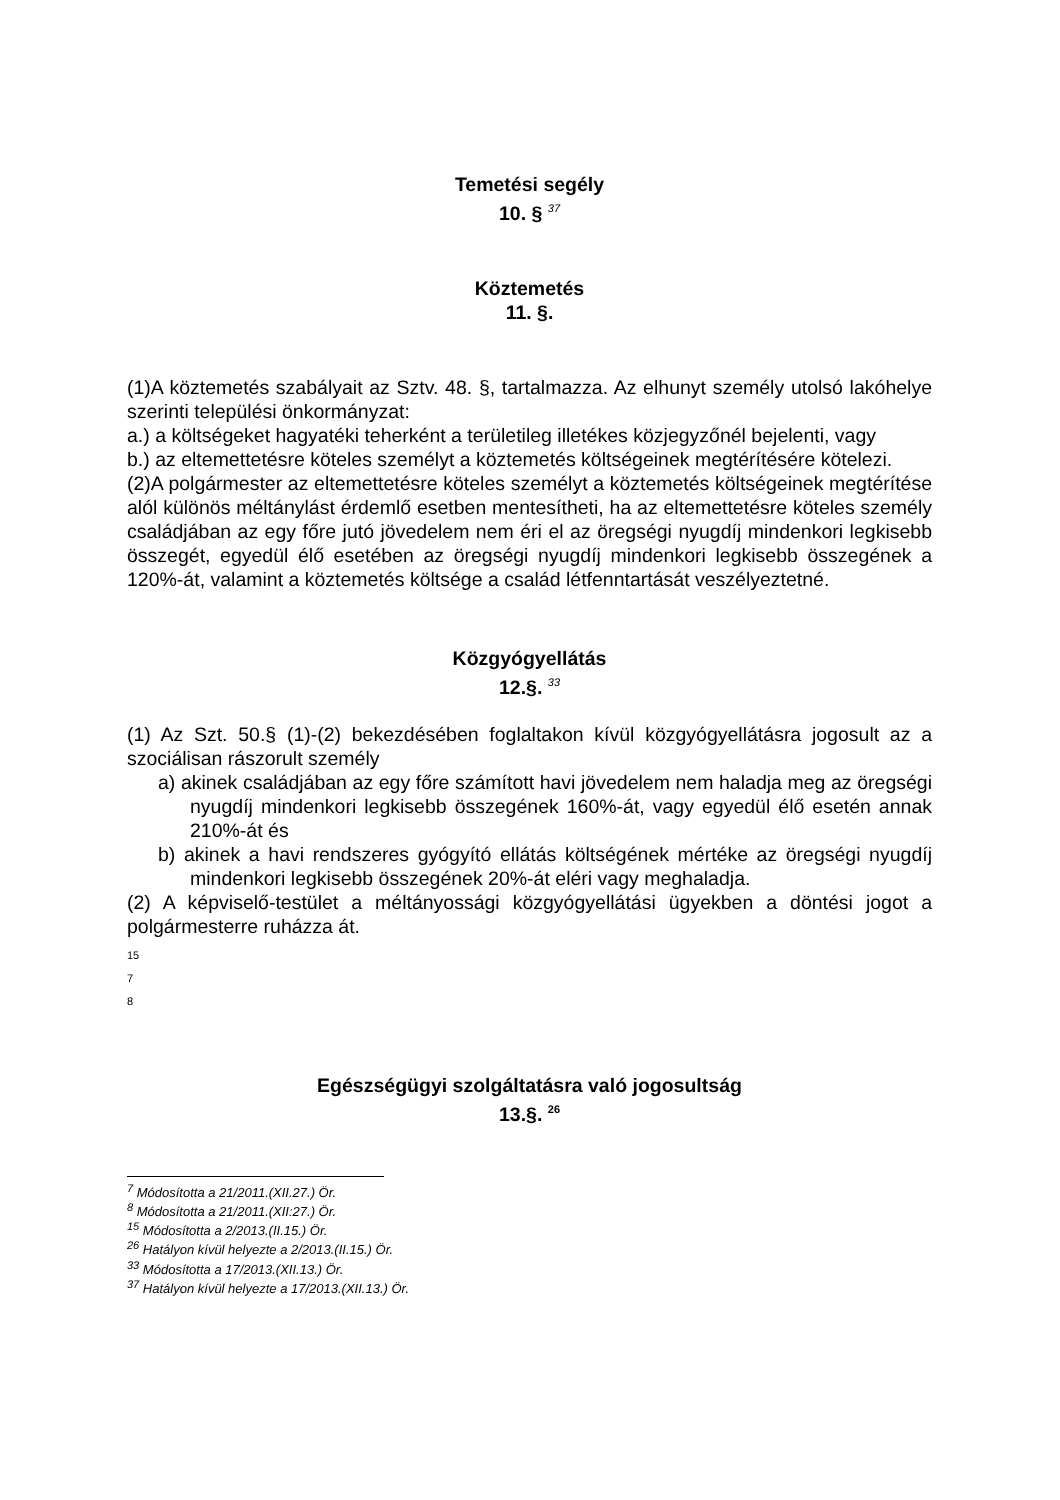Temetési segély
10. § <sup>37</sup>
Köztemetés
11. §.
(1)A köztemetés szabályait az Sztv. 48. §, tartalmazza. Az elhunyt személy utolsó lakóhelye szerinti települési önkormányzat:
a.) a költségeket hagyatéki teherként a területileg illetékes közjegyzőnél bejelenti, vagy
b.) az eltemettetésre köteles személyt a köztemetés költségeinek megtérítésére kötelezi.
(2)A polgármester az eltemettetésre köteles személyt a köztemetés költségeinek megtérítése alól különös méltánylást érdemlő esetben mentesítheti, ha az eltemettetésre köteles személy családjában az egy főre jutó jövedelem nem éri el az öregségi nyugdíj mindenkori legkisebb összegét, egyedül élő esetében az öregségi nyugdíj mindenkori legkisebb összegének a 120%-át, valamint a köztemetés költsége a család létfenntartását veszélyeztetné.
Közgyógyellátás
12.§. <sup>33</sup>
(1) Az Szt. 50.§ (1)-(2) bekezdésében foglaltakon kívül közgyógyellátásra jogosult az a szociálisan rászorult személy
a) akinek családjában az egy főre számított havi jövedelem nem haladja meg az öregségi nyugdíj mindenkori legkisebb összegének 160%-át, vagy egyedül élő esetén annak 210%-át és
b) akinek a havi rendszeres gyógyító ellátás költségének mértéke az öregségi nyugdíj mindenkori legkisebb összegének 20%-át eléri vagy meghaladja.
(2) A képviselő-testület a méltányossági közgyógyellátási ügyekben a döntési jogot a polgármesterre ruházza át.
15
7
8
Egészségügyi szolgáltatásra való jogosultság
13.§. <sup>26</sup>
<sup>7</sup> Módosította a 21/2011.(XII.27.) Ör.
<sup>8</sup> Módosította a 21/2011.(XII:27.) Ör.
<sup>15</sup> Módosította a 2/2013.(II.15.) Ör.
<sup>26</sup> Hatályon kívül helyezte a 2/2013.(II.15.) Ör.
<sup>33</sup> Módosította a 17/2013.(XII.13.) Ör.
<sup>37</sup> Hatályon kívül helyezte a 17/2013.(XII.13.) Ör.